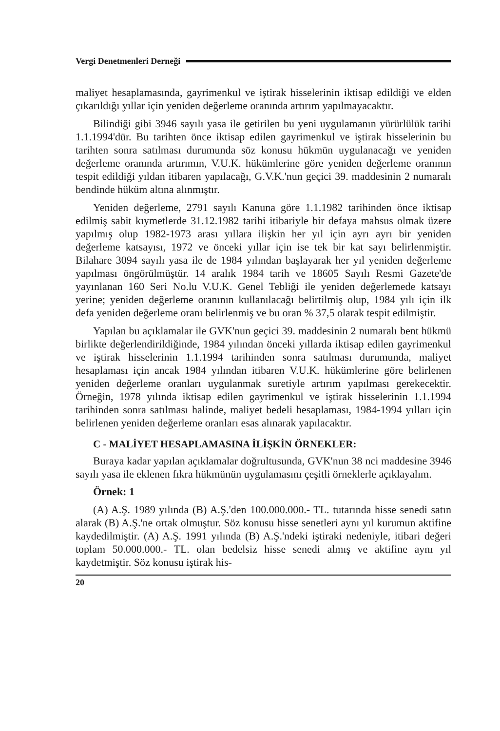Vergi Denetmenleri Derneği
maliyet hesaplamasında, gayrimenkul ve iştirak hisselerinin iktisap edildiği ve elden çıkarıldığı yıllar için yeniden değerleme oranında artırım yapılmayacaktır.
Bilindiği gibi 3946 sayılı yasa ile getirilen bu yeni uygulamanın yürürlülük tarihi 1.1.1994'dür. Bu tarihten önce iktisap edilen gayrimenkul ve iştirak hisselerinin bu tarihten sonra satılması durumunda söz konusu hükmün uygulanacağı ve yeniden değerleme oranında artırımın, V.U.K. hükümlerine göre yeniden değerleme oranının tespit edildiği yıldan itibaren yapılacağı, G.V.K.'nun geçici 39. maddesinin 2 numaralı bendinde hüküm altına alınmıştır.
Yeniden değerleme, 2791 sayılı Kanuna göre 1.1.1982 tarihinden önce iktisap edilmiş sabit kıymetlerde 31.12.1982 tarihi itibariyle bir defaya mahsus olmak üzere yapılmış olup 1982-1973 arası yıllara ilişkin her yıl için ayrı ayrı bir yeniden değerleme katsayısı, 1972 ve önceki yıllar için ise tek bir kat sayı belirlenmiştir. Bilahare 3094 sayılı yasa ile de 1984 yılından başlayarak her yıl yeniden değerleme yapılması öngörülmüştür. 14 aralık 1984 tarih ve 18605 Sayılı Resmi Gazete'de yayınlanan 160 Seri No.lu V.U.K. Genel Tebliği ile yeniden değerlemede katsayı yerine; yeniden değerleme oranının kullanılacağı belirtilmiş olup, 1984 yılı için ilk defa yeniden değerleme oranı belirlenmiş ve bu oran % 37,5 olarak tespit edilmiştir.
Yapılan bu açıklamalar ile GVK'nun geçici 39. maddesinin 2 numaralı bent hükmü birlikte değerlendirildiğinde, 1984 yılından önceki yıllarda iktisap edilen gayrimenkul ve iştirak hisselerinin 1.1.1994 tarihinden sonra satılması durumunda, maliyet hesaplaması için ancak 1984 yılından itibaren V.U.K. hükümlerine göre belirlenen yeniden değerleme oranları uygulanmak suretiyle artırım yapılması gerekecektir. Örneğin, 1978 yılında iktisap edilen gayrimenkul ve iştirak hisselerinin 1.1.1994 tarihinden sonra satılması halinde, maliyet bedeli hesaplaması, 1984-1994 yılları için belirlenen yeniden değerleme oranları esas alınarak yapılacaktır.
C - MALİYET HESAPLAMASINA İLİŞKİN ÖRNEKLER:
Buraya kadar yapılan açıklamalar doğrultusunda, GVK'nun 38 nci maddesine 3946 sayılı yasa ile eklenen fıkra hükmünün uygulamasını çeşitli örneklerle açıklayalım.
Örnek: 1
(A) A.Ş. 1989 yılında (B) A.Ş.'den 100.000.000.- TL. tutarında hisse senedi satın alarak (B) A.Ş.'ne ortak olmuştur. Söz konusu hisse senetleri aynı yıl kurumun aktifine kaydedilmiştir. (A) A.Ş. 1991 yılında (B) A.Ş.'ndeki iştiraki nedeniyle, itibari değeri toplam 50.000.000.- TL. olan bedelsiz hisse senedi almış ve aktifine aynı yıl kaydetmiştir. Söz konusu iştirak his-
20